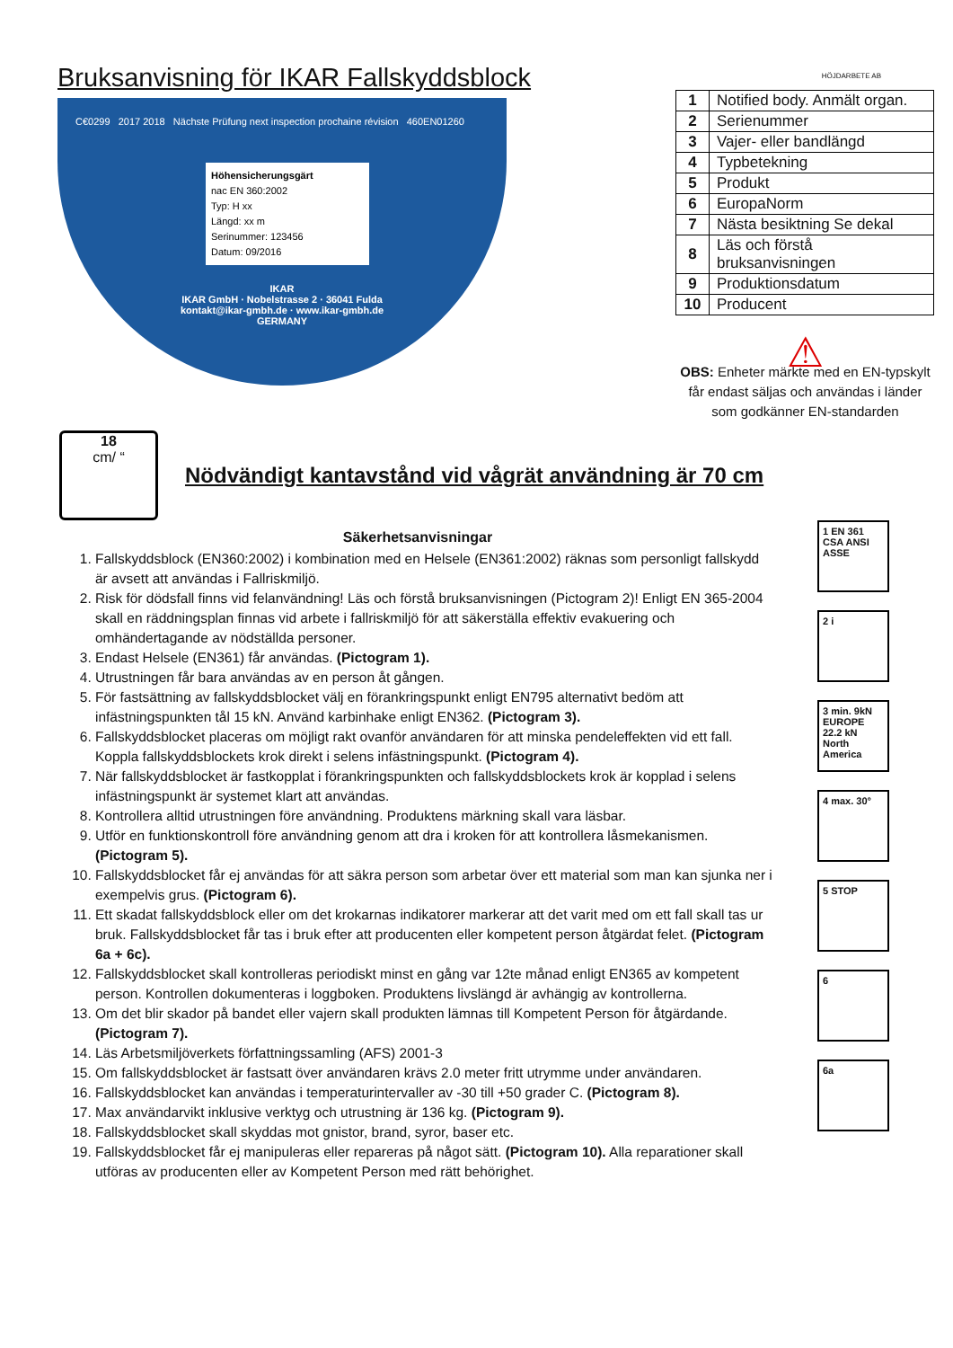Bruksanvisning för IKAR Fallskyddsblock
C€0299 2017 2018 Nächste Prüfung next inspection prochaine révision 460EN01260
Höhensicherungsgärt
nac EN 360:2002
Typ: H xx
Längd: xx m
Serinummer: 123456
Datum: 09/2016
IKAR
IKAR GmbH · Nobelstrasse 2 · 36041 Fulda
kontakt@ikar-gmbh.de · www.ikar-gmbh.de
GERMANY
HÖJDARBETE AB
| 1 | Notified body. Anmält organ. |
| 2 | Serienummer |
| 3 | Vajer- eller bandlängd |
| 4 | Typbetekning |
| 5 | Produkt |
| 6 | EuropaNorm |
| 7 | Nästa besiktning Se dekal |
| 8 | Läs och förstå bruksanvisningen |
| 9 | Produktionsdatum |
| 10 | Producent |
⚠
OBS: Enheter märkte med en EN-typskylt får endast säljas och användas i länder som godkänner EN-standarden
18
cm/ “
Nödvändigt kantavstånd vid vågrät användning är 70 cm
Säkerhetsanvisningar
1. Fallskyddsblock (EN360:2002) i kombination med en Helsele (EN361:2002) räknas som personligt fallskydd är avsett att användas i Fallriskmiljö.
2. Risk för dödsfall finns vid felanvändning! Läs och förstå bruksanvisningen (Pictogram 2)! Enligt EN 365-2004 skall en räddningsplan finnas vid arbete i fallriskmiljö för att säkerställa effektiv evakuering och omhändertagande av nödställda personer.
3. Endast Helsele (EN361) får användas. (Pictogram 1).
4. Utrustningen får bara användas av en person åt gången.
5. För fastsättning av fallskyddsblocket välj en förankringspunkt enligt EN795 alternativt bedöm att infästningspunkten tål 15 kN. Använd karbinhake enligt EN362. (Pictogram 3).
6. Fallskyddsblocket placeras om möjligt rakt ovanför användaren för att minska pendeleffekten vid ett fall. Koppla fallskyddsblockets krok direkt i selens infästningspunkt. (Pictogram 4).
7. När fallskyddsblocket är fastkopplat i förankringspunkten och fallskyddsblockets krok är kopplad i selens infästningspunkt är systemet klart att användas.
8. Kontrollera alltid utrustningen före användning. Produktens märkning skall vara läsbar.
9. Utför en funktionskontroll före användning genom att dra i kroken för att kontrollera låsmekanismen. (Pictogram 5).
10. Fallskyddsblocket får ej användas för att säkra person som arbetar över ett material som man kan sjunka ner i exempelvis grus. (Pictogram 6).
11. Ett skadat fallskyddsblock eller om det krokarnas indikatorer markerar att det varit med om ett fall skall tas ur bruk. Fallskyddsblocket får tas i bruk efter att producenten eller kompetent person åtgärdat felet. (Pictogram 6a + 6c).
12. Fallskyddsblocket skall kontrolleras periodiskt minst en gång var 12te månad enligt EN365 av kompetent person. Kontrollen dokumenteras i loggboken. Produktens livslängd är avhängig av kontrollerna.
13. Om det blir skador på bandet eller vajern skall produkten lämnas till Kompetent Person för åtgärdande. (Pictogram 7).
14. Läs Arbetsmiljöverkets författningssamling (AFS) 2001-3
15. Om fallskyddsblocket är fastsatt över användaren krävs 2.0 meter fritt utrymme under användaren.
16. Fallskyddsblocket kan användas i temperaturintervaller av -30 till +50 grader C. (Pictogram 8).
17. Max användarvikt inklusive verktyg och utrustning är 136 kg. (Pictogram 9).
18. Fallskyddsblocket skall skyddas mot gnistor, brand, syror, baser etc.
19. Fallskyddsblocket får ej manipuleras eller repareras på något sätt. (Pictogram 10). Alla reparationer skall utföras av producenten eller av Kompetent Person med rätt behörighet.
1 EN 361 CSA ANSI ASSE
2 i
3 min. 9kN EUROPE 22.2 kN North America
4 max. 30°
5 STOP
6
6a